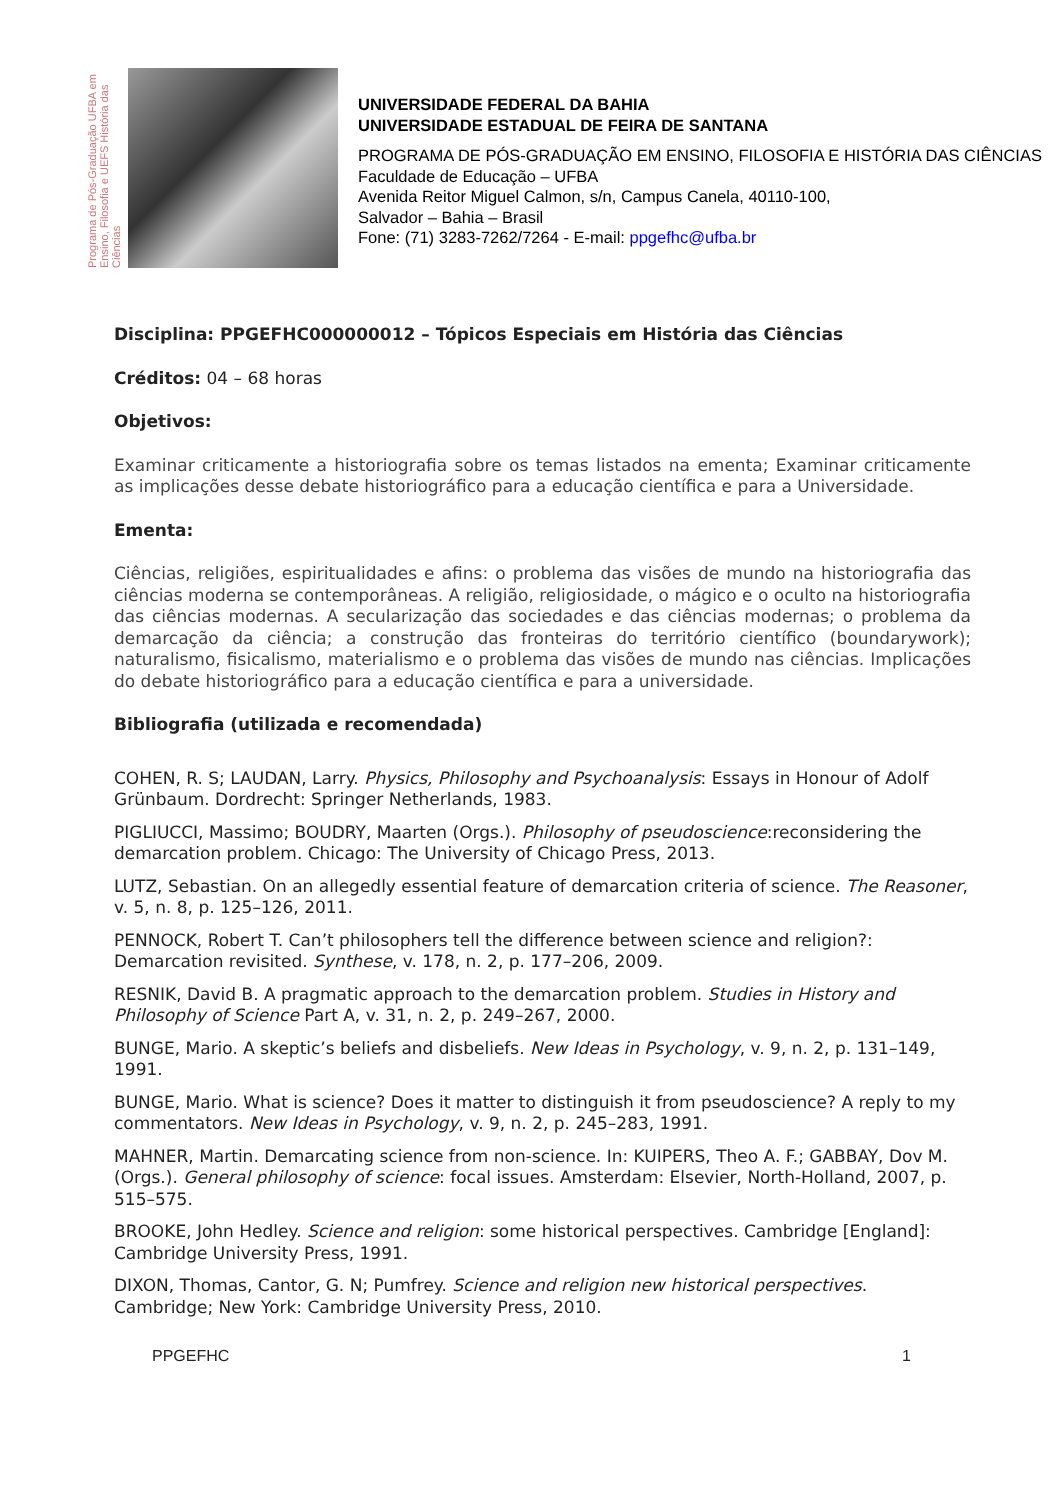Programa de Pós-Graduação UFBA em Ensino, Filosofia e UEFS História das Ciências
UNIVERSIDADE FEDERAL DA BAHIA
UNIVERSIDADE ESTADUAL DE FEIRA DE SANTANA
PROGRAMA DE PÓS-GRADUAÇÃO EM ENSINO, FILOSOFIA E HISTÓRIA DAS CIÊNCIAS
Faculdade de Educação – UFBA
Avenida Reitor Miguel Calmon, s/n, Campus Canela, 40110-100,
Salvador – Bahia – Brasil
Fone: (71) 3283-7262/7264 - E-mail: ppgefhc@ufba.br
Disciplina: PPGEFHC000000012 – Tópicos Especiais em História das Ciências
Créditos: 04 – 68 horas
Objetivos:
Examinar criticamente a historiografia sobre os temas listados na ementa; Examinar criticamente as implicações desse debate historiográfico para a educação científica e para a Universidade.
Ementa:
Ciências, religiões, espiritualidades e afins: o problema das visões de mundo na historiografia das ciências moderna se contemporâneas. A religião, religiosidade, o mágico e o oculto na historiografia das ciências modernas. A secularização das sociedades e das ciências modernas; o problema da demarcação da ciência; a construção das fronteiras do território científico (boundarywork); naturalismo, fisicalismo, materialismo e o problema das visões de mundo nas ciências. Implicações do debate historiográfico para a educação científica e para a universidade.
Bibliografia (utilizada e recomendada)
COHEN, R. S; LAUDAN, Larry. Physics, Philosophy and Psychoanalysis: Essays in Honour of Adolf Grünbaum. Dordrecht: Springer Netherlands, 1983.
PIGLIUCCI, Massimo; BOUDRY, Maarten (Orgs.). Philosophy of pseudoscience:reconsidering the demarcation problem. Chicago: The University of Chicago Press, 2013.
LUTZ, Sebastian. On an allegedly essential feature of demarcation criteria of science. The Reasoner, v. 5, n. 8, p. 125–126, 2011.
PENNOCK, Robert T. Can’t philosophers tell the difference between science and religion?: Demarcation revisited. Synthese, v. 178, n. 2, p. 177–206, 2009.
RESNIK, David B. A pragmatic approach to the demarcation problem. Studies in History and Philosophy of Science Part A, v. 31, n. 2, p. 249–267, 2000.
BUNGE, Mario. A skeptic’s beliefs and disbeliefs. New Ideas in Psychology, v. 9, n. 2, p. 131–149, 1991.
BUNGE, Mario. What is science? Does it matter to distinguish it from pseudoscience? A reply to my commentators. New Ideas in Psychology, v. 9, n. 2, p. 245–283, 1991.
MAHNER, Martin. Demarcating science from non-science. In: KUIPERS, Theo A. F.; GABBAY, Dov M. (Orgs.). General philosophy of science: focal issues. Amsterdam: Elsevier, North-Holland, 2007, p. 515–575.
BROOKE, John Hedley. Science and religion: some historical perspectives. Cambridge [England]: Cambridge University Press, 1991.
DIXON, Thomas, Cantor, G. N; Pumfrey. Science and religion new historical perspectives. Cambridge; New York: Cambridge University Press, 2010.
PPGEFHC 1